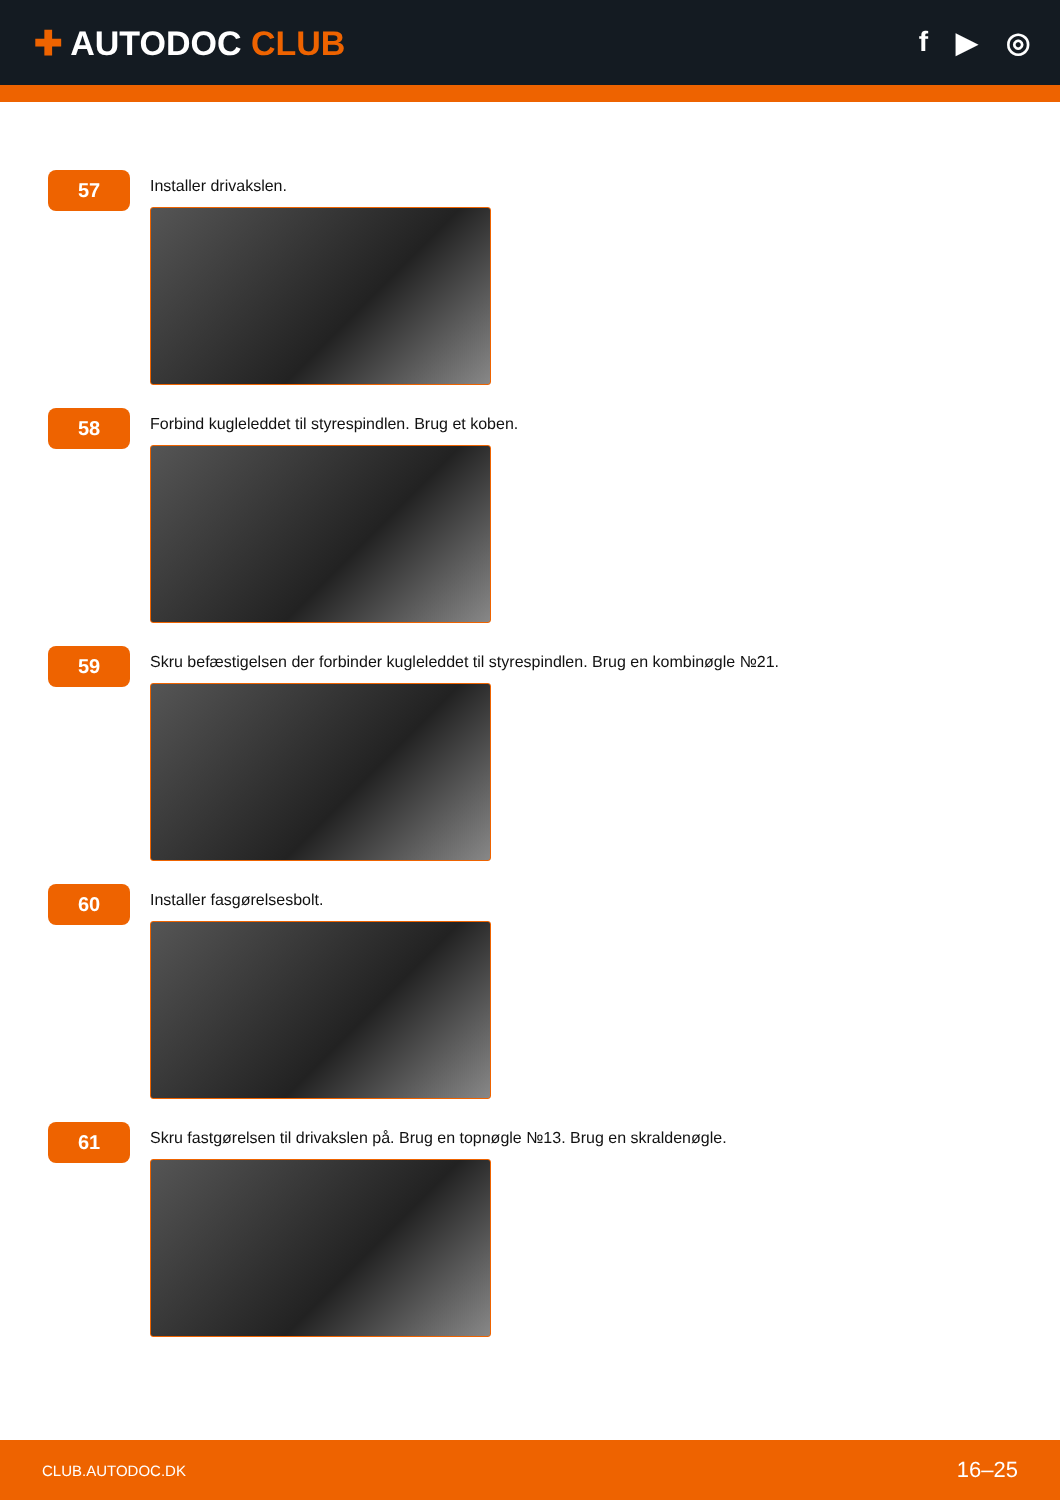✚ AUTODOC CLUB
f ▶ ◎
57
Installer drivakslen.
58
Forbind kugleleddet til styrespindlen. Brug et koben.
59
Skru befæstigelsen der forbinder kugleleddet til styrespindlen. Brug en kombinøgle №21.
60
Installer fasgørelsesbolt.
61
Skru fastgørelsen til drivakslen på. Brug en topnøgle №13. Brug en skraldenøgle.
CLUB.AUTODOC.DK 16–25